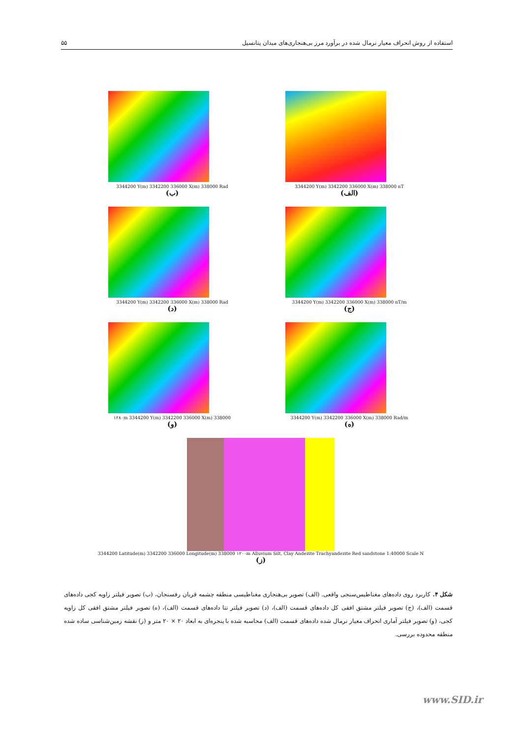استفاده از روش انحراف معیار نرمال شده در برآورد مرز بی‌هنجاری‌های میدان پتانسیل ۵۵
3344200 Y(m) 3342200 336000 X(m) 338000 Rad
(ب)
3344200 Y(m) 3342200 336000 X(m) 338000 nT
(الف)
3344200 Y(m) 3342200 336000 X(m) 338000 Rad
(د)
3344200 Y(m) 3342200 336000 X(m) 338000 nT/m
(ج)
۱۲۸۰m 3344200 Y(m) 3342200 336000 X(m) 338000
(و)
3344200 Y(m) 3342200 336000 X(m) 338000 Rad/m
(ه)
3344200 Latitude(m) 3342200 336000 Longitude(m) 338000 ۱۲۰۰m Alluvium Silt, Clay Andezite Trachyandezite Red sandstone 1:40000 Scale N
(ز)
شکل ۴. کاربرد روی داده‌های مغناطیس‌سنجی واقعی. (الف) تصویر بی‌هنجاری مغناطیسی منطقه چشمه قربان رفسنجان، (ب) تصویر فیلتر زاویه کجی داده‌های قسمت (الف)، (ج) تصویر فیلتر مشتق افقی کل داده‌های قسمت (الف)، (د) تصویر فیلتر تتا داده‌های قسمت (الف)، (ه) تصویر فیلتر مشتق افقی کل زاویه کجی، (و) تصویر فیلتر آماری انحراف معیار نرمال شده داده‌های قسمت (الف) محاسبه شده با پنجره‌ای به ابعاد ۲۰ × ۲۰ متر و (ز) نقشه زمین‌شناسی ساده شده منطقه محدوده بررسی.
www.SID.ir